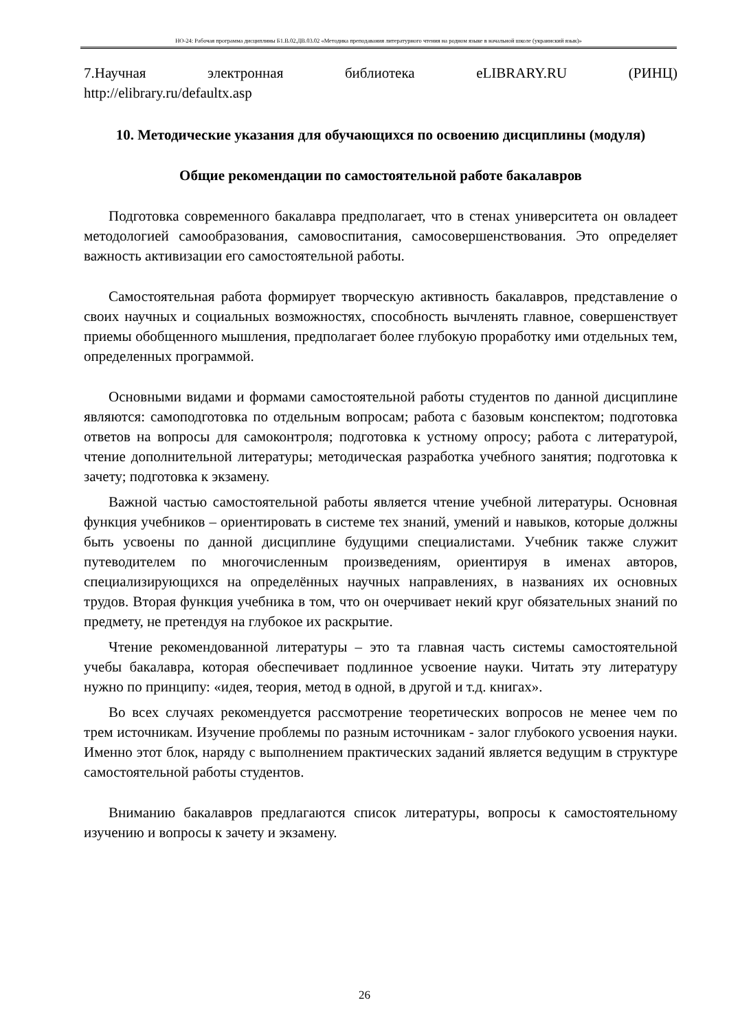НО-24: Рабочая программа дисциплины Б1.В.02.ДВ.03.02 «Методика преподавания литературного чтения на родном языке в начальной школе (украинский язык)»
7.Научная электронная библиотека eLIBRARY.RU (РИНЦ)
http://elibrary.ru/defaultx.asp
10. Методические указания для обучающихся по освоению дисциплины (модуля)
Общие рекомендации по самостоятельной работе бакалавров
Подготовка современного бакалавра предполагает, что в стенах университета он овладеет методологией самообразования, самовоспитания, самосовершенствования. Это определяет важность активизации его самостоятельной работы.
Самостоятельная работа формирует творческую активность бакалавров, представление о своих научных и социальных возможностях, способность вычленять главное, совершенствует приемы обобщенного мышления, предполагает более глубокую проработку ими отдельных тем, определенных программой.
Основными видами и формами самостоятельной работы студентов по данной дисциплине являются: самоподготовка по отдельным вопросам; работа с базовым конспектом; подготовка ответов на вопросы для самоконтроля; подготовка к устному опросу; работа с литературой, чтение дополнительной литературы; методическая разработка учебного занятия; подготовка к зачету; подготовка к экзамену.
Важной частью самостоятельной работы является чтение учебной литературы. Основная функция учебников – ориентировать в системе тех знаний, умений и навыков, которые должны быть усвоены по данной дисциплине будущими специалистами. Учебник также служит путеводителем по многочисленным произведениям, ориентируя в именах авторов, специализирующихся на определённых научных направлениях, в названиях их основных трудов. Вторая функция учебника в том, что он очерчивает некий круг обязательных знаний по предмету, не претендуя на глубокое их раскрытие.
Чтение рекомендованной литературы – это та главная часть системы самостоятельной учебы бакалавра, которая обеспечивает подлинное усвоение науки. Читать эту литературу нужно по принципу: «идея, теория, метод в одной, в другой и т.д. книгах».
Во всех случаях рекомендуется рассмотрение теоретических вопросов не менее чем по трем источникам. Изучение проблемы по разным источникам - залог глубокого усвоения науки. Именно этот блок, наряду с выполнением практических заданий является ведущим в структуре самостоятельной работы студентов.
Вниманию бакалавров предлагаются список литературы, вопросы к самостоятельному изучению и вопросы к зачету и экзамену.
26